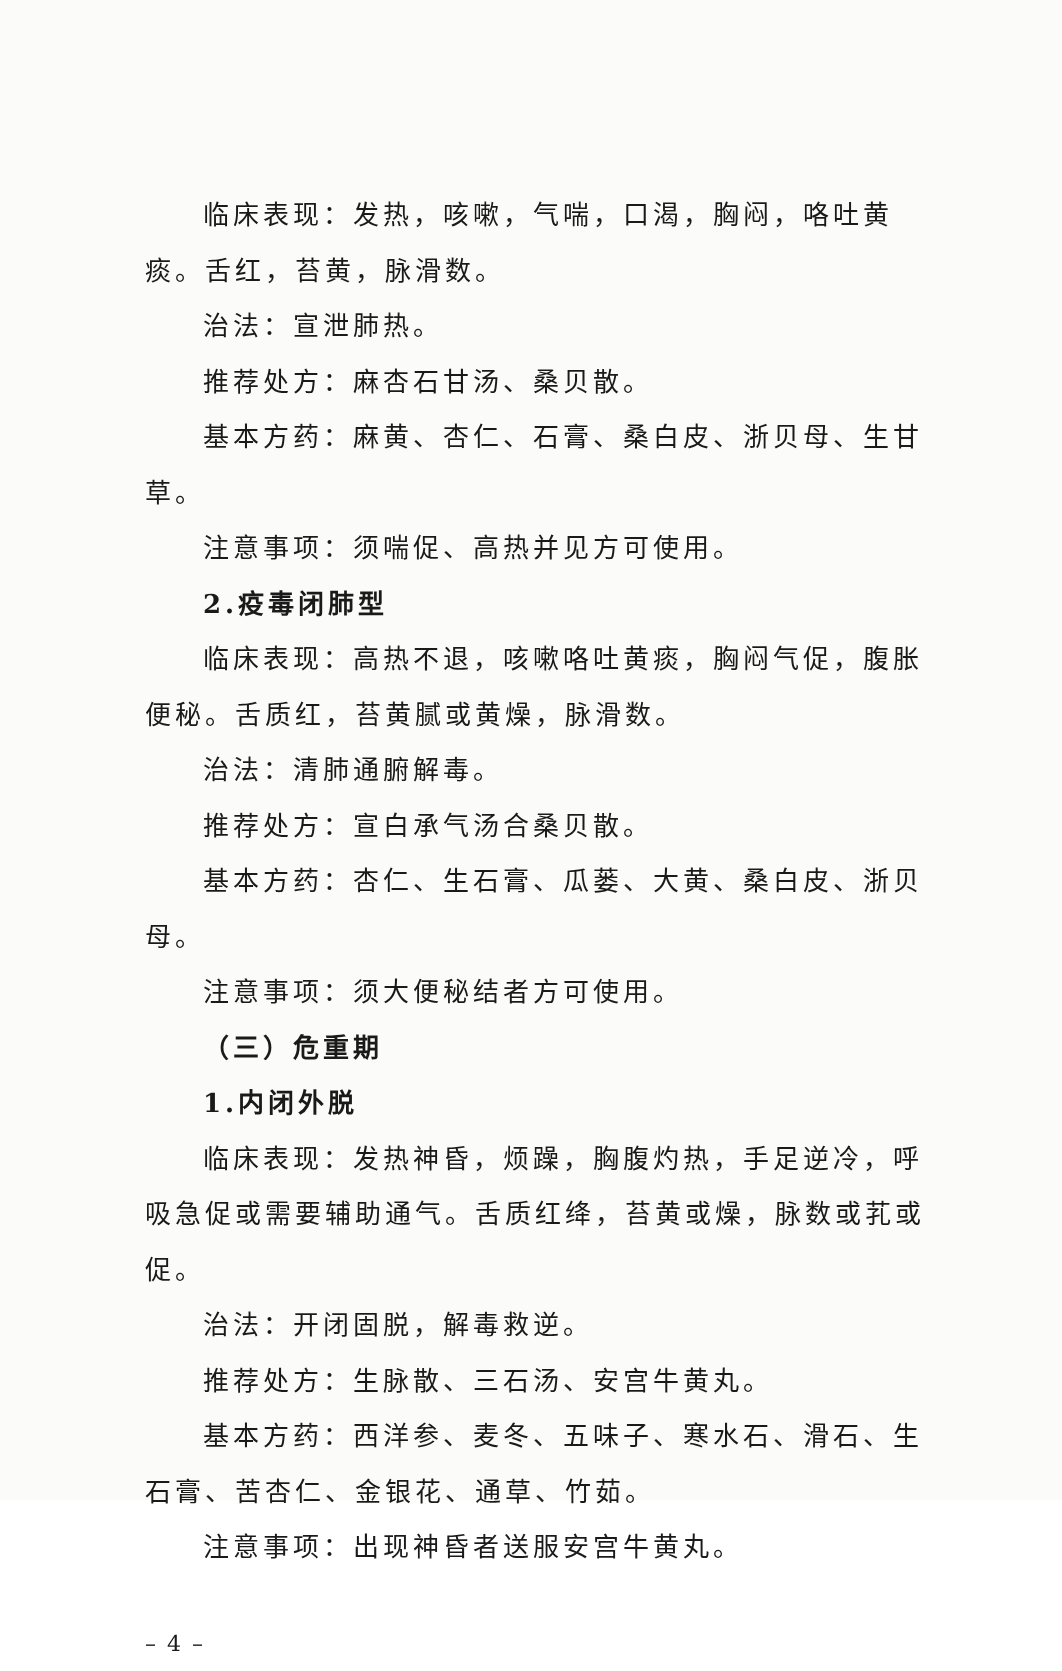临床表现：发热，咳嗽，气喘，口渴，胸闷，咯吐黄痰。舌红，苔黄，脉滑数。
治法：宣泄肺热。
推荐处方：麻杏石甘汤、桑贝散。
基本方药：麻黄、杏仁、石膏、桑白皮、浙贝母、生甘草。
注意事项：须喘促、高热并见方可使用。
2.疫毒闭肺型
临床表现：高热不退，咳嗽咯吐黄痰，胸闷气促，腹胀便秘。舌质红，苔黄腻或黄燥，脉滑数。
治法：清肺通腑解毒。
推荐处方：宣白承气汤合桑贝散。
基本方药：杏仁、生石膏、瓜蒌、大黄、桑白皮、浙贝母。
注意事项：须大便秘结者方可使用。
（三）危重期
1.内闭外脱
临床表现：发热神昏，烦躁，胸腹灼热，手足逆冷，呼吸急促或需要辅助通气。舌质红绛，苔黄或燥，脉数或芤或促。
治法：开闭固脱，解毒救逆。
推荐处方：生脉散、三石汤、安宫牛黄丸。
基本方药：西洋参、麦冬、五味子、寒水石、滑石、生石膏、苦杏仁、金银花、通草、竹茹。
注意事项：出现神昏者送服安宫牛黄丸。
– 4 –